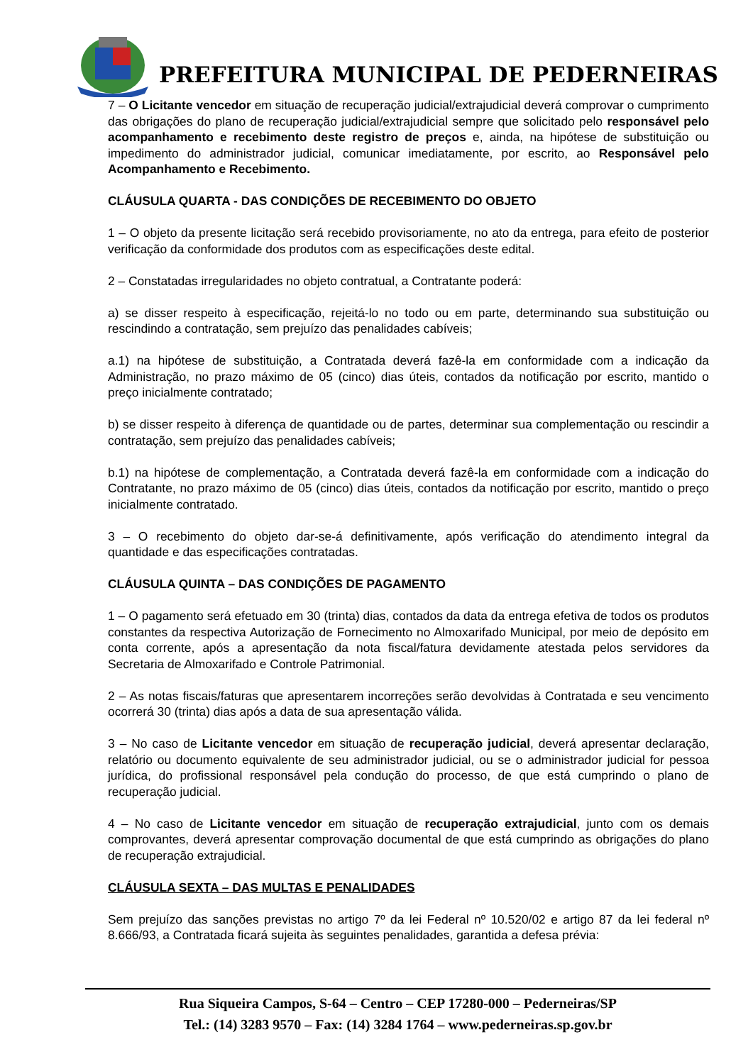PREFEITURA MUNICIPAL DE PEDERNEIRAS
7 – O Licitante vencedor em situação de recuperação judicial/extrajudicial deverá comprovar o cumprimento das obrigações do plano de recuperação judicial/extrajudicial sempre que solicitado pelo responsável pelo acompanhamento e recebimento deste registro de preços e, ainda, na hipótese de substituição ou impedimento do administrador judicial, comunicar imediatamente, por escrito, ao Responsável pelo Acompanhamento e Recebimento.
CLÁUSULA QUARTA - DAS CONDIÇÕES DE RECEBIMENTO DO OBJETO
1 – O objeto da presente licitação será recebido provisoriamente, no ato da entrega, para efeito de posterior verificação da conformidade dos produtos com as especificações deste edital.
2 – Constatadas irregularidades no objeto contratual, a Contratante poderá:
a) se disser respeito à especificação, rejeitá-lo no todo ou em parte, determinando sua substituição ou rescindindo a contratação, sem prejuízo das penalidades cabíveis;
a.1) na hipótese de substituição, a Contratada deverá fazê-la em conformidade com a indicação da Administração, no prazo máximo de 05 (cinco) dias úteis, contados da notificação por escrito, mantido o preço inicialmente contratado;
b) se disser respeito à diferença de quantidade ou de partes, determinar sua complementação ou rescindir a contratação, sem prejuízo das penalidades cabíveis;
b.1) na hipótese de complementação, a Contratada deverá fazê-la em conformidade com a indicação do Contratante, no prazo máximo de 05 (cinco) dias úteis, contados da notificação por escrito, mantido o preço inicialmente contratado.
3 – O recebimento do objeto dar-se-á definitivamente, após verificação do atendimento integral da quantidade e das especificações contratadas.
CLÁUSULA QUINTA – DAS CONDIÇÕES DE PAGAMENTO
1 – O pagamento será efetuado em 30 (trinta) dias, contados da data da entrega efetiva de todos os produtos constantes da respectiva Autorização de Fornecimento no Almoxarifado Municipal, por meio de depósito em conta corrente, após a apresentação da nota fiscal/fatura devidamente atestada pelos servidores da Secretaria de Almoxarifado e Controle Patrimonial.
2 – As notas fiscais/faturas que apresentarem incorreções serão devolvidas à Contratada e seu vencimento ocorrerá 30 (trinta) dias após a data de sua apresentação válida.
3 – No caso de Licitante vencedor em situação de recuperação judicial, deverá apresentar declaração, relatório ou documento equivalente de seu administrador judicial, ou se o administrador judicial for pessoa jurídica, do profissional responsável pela condução do processo, de que está cumprindo o plano de recuperação judicial.
4 – No caso de Licitante vencedor em situação de recuperação extrajudicial, junto com os demais comprovantes, deverá apresentar comprovação documental de que está cumprindo as obrigações do plano de recuperação extrajudicial.
CLÁUSULA SEXTA – DAS MULTAS E PENALIDADES
Sem prejuízo das sanções previstas no artigo 7º da lei Federal nº 10.520/02 e artigo 87 da lei federal nº 8.666/93, a Contratada ficará sujeita às seguintes penalidades, garantida a defesa prévia:
Rua Siqueira Campos, S-64 – Centro – CEP 17280-000 – Pederneiras/SP
Tel.: (14) 3283 9570 – Fax: (14) 3284 1764 – www.pederneiras.sp.gov.br